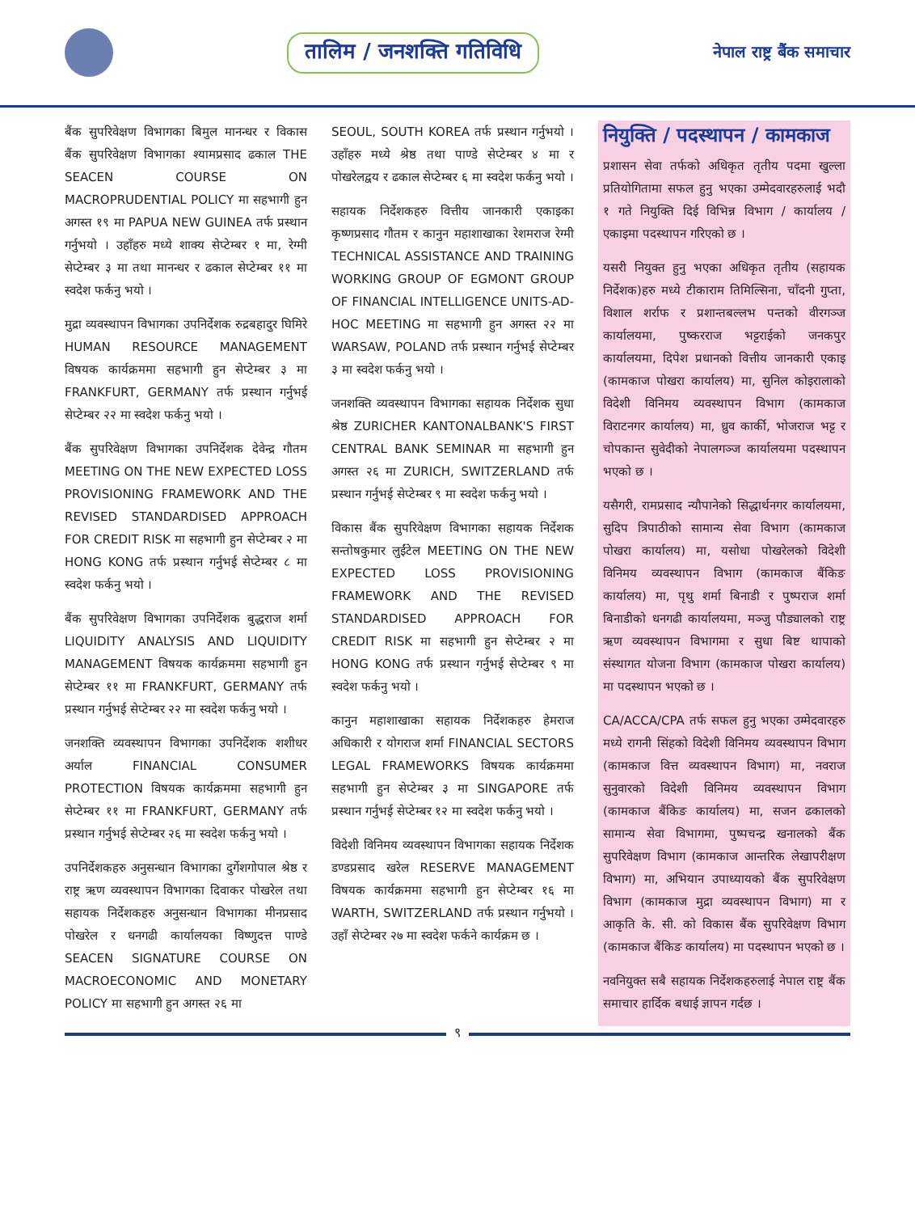तालिम / जनशक्ति गतिविधि
नेपाल राष्ट्र बैंक समाचार
बैंक सुपरिवेक्षण विभागका बिमुल मानन्धर र विकास बैंक सुपरिवेक्षण विभागका श्यामप्रसाद ढकाल THE SEACEN COURSE ON MACROPRUDENTIAL POLICY मा सहभागी हुन अगस्त १९ मा PAPUA NEW GUINEA तर्फ प्रस्थान गर्नुभयो । उहाँहरु मध्ये शाक्य सेप्टेम्बर १ मा, रेग्मी सेप्टेम्बर ३ मा तथा मानन्धर र ढकाल सेप्टेम्बर ११ मा स्वदेश फर्कनु भयो ।
मुद्रा व्यवस्थापन विभागका उपनिर्देशक रुद्रबहादुर घिमिरे HUMAN RESOURCE MANAGEMENT विषयक कार्यक्रममा सहभागी हुन सेप्टेम्बर ३ मा FRANKFURT, GERMANY तर्फ प्रस्थान गर्नुभई सेप्टेम्बर २२ मा स्वदेश फर्कनु भयो ।
बैंक सुपरिवेक्षण विभागका उपनिर्देशक देवेन्द्र गौतम MEETING ON THE NEW EXPECTED LOSS PROVISIONING FRAMEWORK AND THE REVISED STANDARDISED APPROACH FOR CREDIT RISK मा सहभागी हुन सेप्टेम्बर २ मा HONG KONG तर्फ प्रस्थान गर्नुभई सेप्टेम्बर ८ मा स्वदेश फर्कनु भयो ।
बैंक सुपरिवेक्षण विभागका उपनिर्देशक बुद्धराज शर्मा LIQUIDITY ANALYSIS AND LIQUIDITY MANAGEMENT विषयक कार्यक्रममा सहभागी हुन सेप्टेम्बर ११ मा FRANKFURT, GERMANY तर्फ प्रस्थान गर्नुभई सेप्टेम्बर २२ मा स्वदेश फर्कनु भयो ।
जनशक्ति व्यवस्थापन विभागका उपनिर्देशक शशीधर अर्याल FINANCIAL CONSUMER PROTECTION विषयक कार्यक्रममा सहभागी हुन सेप्टेम्बर ११ मा FRANKFURT, GERMANY तर्फ प्रस्थान गर्नुभई सेप्टेम्बर २६ मा स्वदेश फर्कनु भयो ।
उपनिर्देशकहरु अनुसन्धान विभागका दुर्गेशगोपाल श्रेष्ठ र राष्ट्र ऋण व्यवस्थापन विभागका दिवाकर पोखरेल तथा सहायक निर्देशकहरु अनुसन्धान विभागका मीनप्रसाद पोखरेल र धनगढी कार्यालयका विष्णुदत्त पाण्डे SEACEN SIGNATURE COURSE ON MACROECONOMIC AND MONETARY POLICY मा सहभागी हुन अगस्त २६ मा
SEOUL, SOUTH KOREA तर्फ प्रस्थान गर्नुभयो । उहाँहरु मध्ये श्रेष्ठ तथा पाण्डे सेप्टेम्बर ४ मा र पोखरेलद्वय र ढकाल सेप्टेम्बर ६ मा स्वदेश फर्कनु भयो ।
सहायक निर्देशकहरु वित्तीय जानकारी एकाइका कृष्णप्रसाद गौतम र कानुन महाशाखाका रेशमराज रेग्मी TECHNICAL ASSISTANCE AND TRAINING WORKING GROUP OF EGMONT GROUP OF FINANCIAL INTELLIGENCE UNITS-AD-HOC MEETING मा सहभागी हुन अगस्त २२ मा WARSAW, POLAND तर्फ प्रस्थान गर्नुभई सेप्टेम्बर ३ मा स्वदेश फर्कनु भयो ।
जनशक्ति व्यवस्थापन विभागका सहायक निर्देशक सुधा श्रेष्ठ ZURICHER KANTONALBANK'S FIRST CENTRAL BANK SEMINAR मा सहभागी हुन अगस्त २६ मा ZURICH, SWITZERLAND तर्फ प्रस्थान गर्नुभई सेप्टेम्बर ९ मा स्वदेश फर्कनु भयो ।
विकास बैंक सुपरिवेक्षण विभागका सहायक निर्देशक सन्तोषकुमार लुईंटेल MEETING ON THE NEW EXPECTED LOSS PROVISIONING FRAMEWORK AND THE REVISED STANDARDISED APPROACH FOR CREDIT RISK मा सहभागी हुन सेप्टेम्बर २ मा HONG KONG तर्फ प्रस्थान गर्नुभई सेप्टेम्बर ९ मा स्वदेश फर्कनु भयो ।
कानुन महाशाखाका सहायक निर्देशकहरु हेमराज अधिकारी र योगराज शर्मा FINANCIAL SECTORS LEGAL FRAMEWORKS विषयक कार्यक्रममा सहभागी हुन सेप्टेम्बर ३ मा SINGAPORE तर्फ प्रस्थान गर्नुभई सेप्टेम्बर १२ मा स्वदेश फर्कनु भयो ।
विदेशी विनिमय व्यवस्थापन विभागका सहायक निर्देशक डण्डप्रसाद खरेल RESERVE MANAGEMENT विषयक कार्यक्रममा सहभागी हुन सेप्टेम्बर १६ मा WARTH, SWITZERLAND तर्फ प्रस्थान गर्नुभयो । उहाँ सेप्टेम्बर २७ मा स्वदेश फर्कने कार्यक्रम छ ।
नियुक्ति / पदस्थापन / कामकाज
प्रशासन सेवा तर्फको अधिकृत तृतीय पदमा खुल्ला प्रतियोगितामा सफल हुनु भएका उम्मेदवारहरुलाई भदौ १ गते नियुक्ति दिई विभिन्न विभाग / कार्यालय / एकाइमा पदस्थापन गरिएको छ ।
यसरी नियुक्त हुनु भएका अधिकृत तृतीय (सहायक निर्देशक)हरु मध्ये टीकाराम तिमिल्सिना, चाँदनी गुप्ता, विशाल शर्राफ र प्रशान्तबल्लभ पन्तको वीरगञ्ज कार्यालयमा, पुष्करराज भट्टराईको जनकपुर कार्यालयमा, दिपेश प्रधानको वित्तीय जानकारी एकाइ (कामकाज पोखरा कार्यालय) मा, सुनिल कोइरालाको विदेशी विनिमय व्यवस्थापन विभाग (कामकाज विराटनगर कार्यालय) मा, ध्रुव कार्की, भोजराज भट्ट र चोपकान्त सुवेदीको नेपालगञ्ज कार्यालयमा पदस्थापन भएको छ ।
यसैगरी, रामप्रसाद न्यौपानेको सिद्धार्थनगर कार्यालयमा, सुदिप त्रिपाठीको सामान्य सेवा विभाग (कामकाज पोखरा कार्यालय) मा, यसोधा पोखरेलको विदेशी विनिमय व्यवस्थापन विभाग (कामकाज बैंकिङ कार्यालय) मा, पृथु शर्मा बिनाडी र पुष्पराज शर्मा बिनाडीको धनगढी कार्यालयमा, मञ्जु पौड्यालको राष्ट्र ऋण व्यवस्थापन विभागमा र सुधा बिष्ट थापाको संस्थागत योजना विभाग (कामकाज पोखरा कार्यालय) मा पदस्थापन भएको छ ।
CA/ACCA/CPA तर्फ सफल हुनु भएका उम्मेदवारहरु मध्ये रागनी सिंहको विदेशी विनिमय व्यवस्थापन विभाग (कामकाज वित्त व्यवस्थापन विभाग) मा, नवराज सुनुवारको विदेशी विनिमय व्यवस्थापन विभाग (कामकाज बैंकिङ कार्यालय) मा, सजन ढकालको सामान्य सेवा विभागमा, पुष्पचन्द्र खनालको बैंक सुपरिवेक्षण विभाग (कामकाज आन्तरिक लेखापरीक्षण विभाग) मा, अभियान उपाध्यायको बैंक सुपरिवेक्षण विभाग (कामकाज मुद्रा व्यवस्थापन विभाग) मा र आकृति के. सी. को विकास बैंक सुपरिवेक्षण विभाग (कामकाज बैंकिङ कार्यालय) मा पदस्थापन भएको छ ।
नवनियुक्त सबै सहायक निर्देशकहरुलाई नेपाल राष्ट्र बैंक समाचार हार्दिक बधाई ज्ञापन गर्दछ ।
९